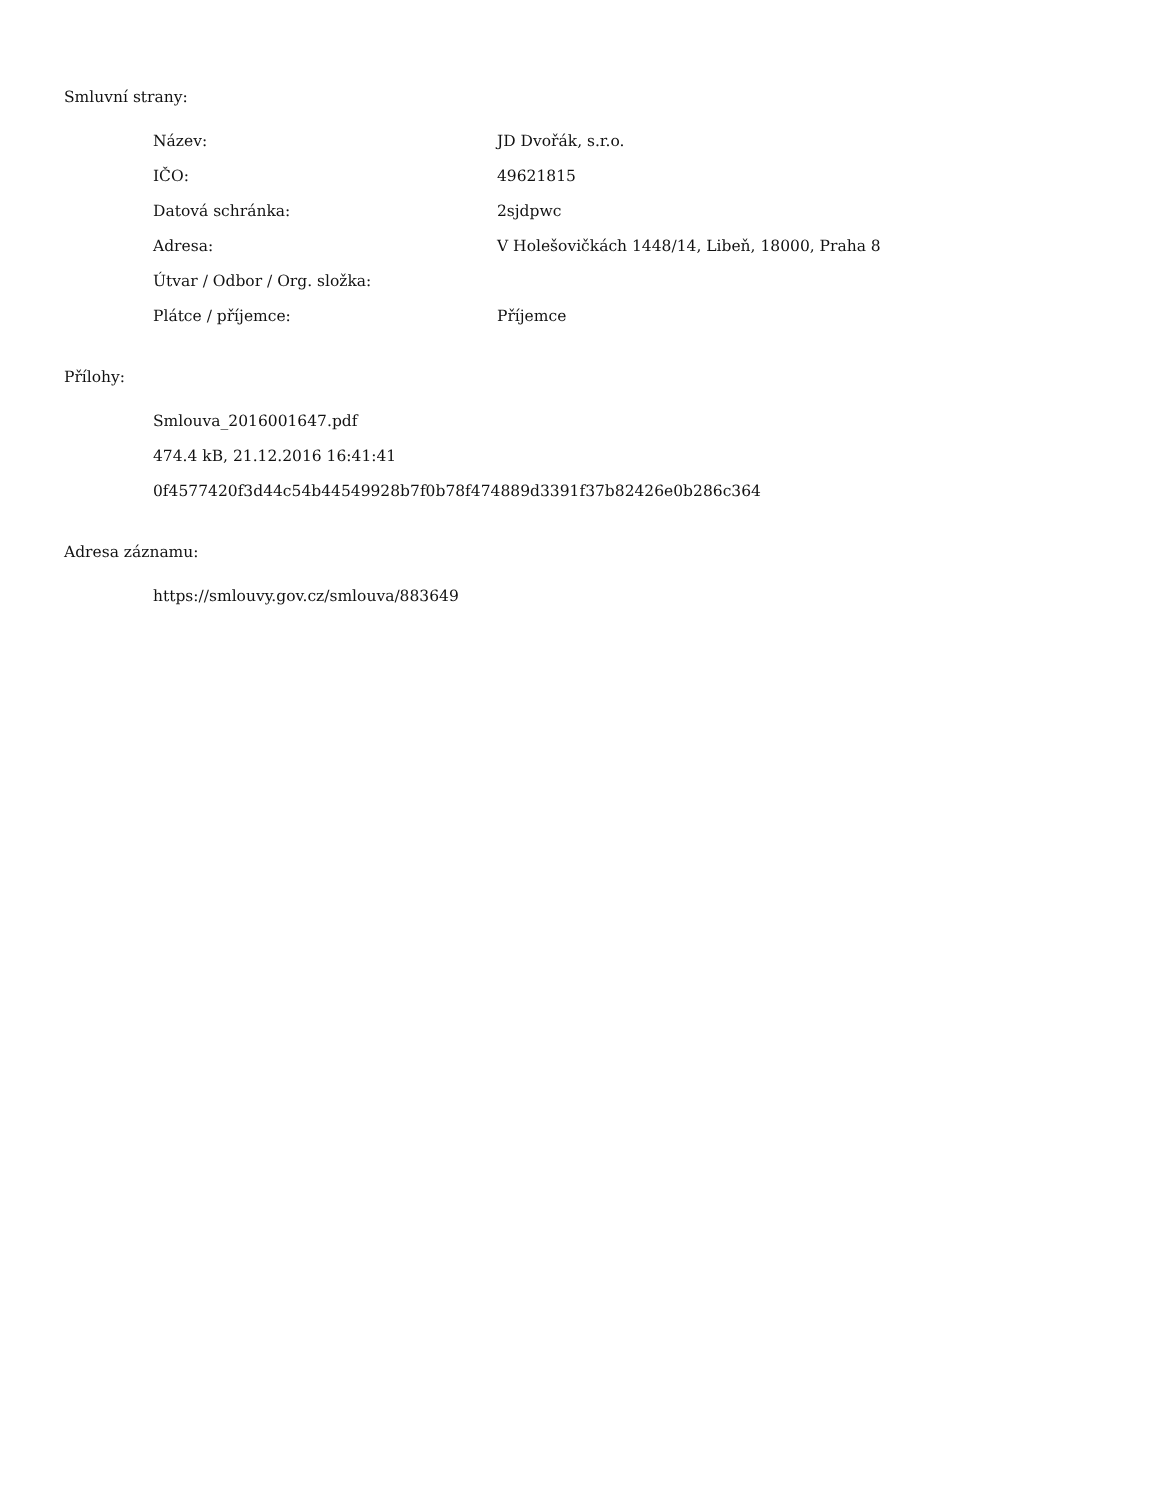Smluvní strany:
| Název: | JD Dvořák, s.r.o. |
| IČO: | 49621815 |
| Datová schránka: | 2sjdpwc |
| Adresa: | V Holešovičkách 1448/14, Libeň, 18000, Praha 8 |
| Útvar / Odbor / Org. složka: | |
| Plátce / příjemce: | Příjemce |
Přílohy:
Smlouva_2016001647.pdf
474.4 kB, 21.12.2016 16:41:41
0f4577420f3d44c54b44549928b7f0b78f474889d3391f37b82426e0b286c364
Adresa záznamu:
https://smlouvy.gov.cz/smlouva/883649